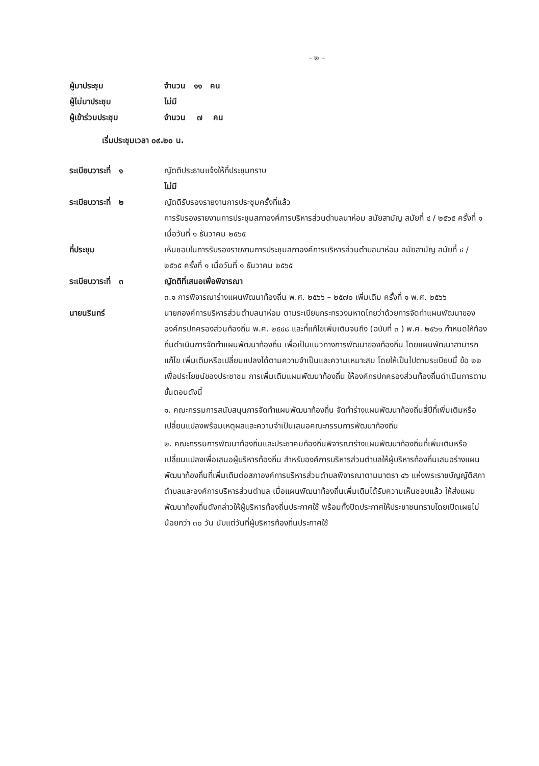- ๒ -
ผู้มาประชุม จำนวน ๑๑ คน
ผู้ไม่มาประชุม ไม่มี
ผู้เข้าร่วมประชุม จำนวน ๗ คน
เริ่มประชุมเวลา ๐๙.๒๐ น.
ระเบียบวาระที่ ๑ ญัตติประธานแจ้งให้ที่ประชุมทราบ
ไม่มี
ระเบียบวาระที่ ๒ ญัตติรับรองรายงานการประชุมครั้งที่แล้ว
การรับรองรายงานการประชุมสภาองค์การบริหารส่วนตำบลนาห่อม สมัยสามัญ สมัยที่ ๔ / ๒๕๖๕ ครั้งที่ ๑ เมื่อวันที่ ๑ ธันวาคม ๒๕๖๕
ที่ประชุม เห็นชอบในการรับรองรายงานการประชุมสภาองค์การบริหารส่วนตำบลนาห่อม สมัยสามัญ สมัยที่ ๔ / ๒๕๖๕ ครั้งที่ ๑ เมื่อวันที่ ๑ ธันวาคม ๒๕๖๕
ระเบียบวาระที่ ๓ ญัตติที่เสนอเพื่อพิจารณา
๓.๑ การพิจารณาร่างแผนพัฒนาท้องถิ่น พ.ศ. ๒๕๖๖ – ๒๕๗๐ เพิ่มเติม ครั้งที่ ๑ พ.ศ. ๒๕๖๖
นายนรินทร์ นายกองค์การบริหารส่วนตำบลนาห่อม ตามระเบียบกระทรวงมหาดไทยว่าด้วยการจัดทำแผนพัฒนาขององค์กรปกครองส่วนท้องถิ่น พ.ศ. ๒๕๔๘ และที่แก้ไขเพิ่มเติมจนถึง (ฉบับที่ ๓ ) พ.ศ. ๒๕๖๑ กำหนดให้ท้องถิ่นดำเนินการจัดทำแผนพัฒนาท้องถิ่น เพื่อเป็นแนวทางการพัฒนาของท้องถิ่น โดยแผนพัฒนาสามารถแก้ไข เพิ่มเติมหรือเปลี่ยนแปลงได้ตามความจำเป็นและความเหมาะสม โดยให้เป็นไปตามระเบียบนี้ ข้อ ๒๒ เพื่อประโยชน์ของประชาชน การเพิ่มเติมแผนพัฒนาท้องถิ่น ให้องค์กรปกครองส่วนท้องถิ่นดำเนินการตามขั้นตอนดังนี้
๑. คณะกรรมการสนับสนุนการจัดทำแผนพัฒนาท้องถิ่น จัดทำร่างแผนพัฒนาท้องถิ่นสี่ปีที่เพิ่มเติมหรือเปลี่ยนแปลงพร้อมเหตุผลและความจำเป็นเสนอคณะกรรมการพัฒนาท้องถิ่น
๒. คณะกรรมการพัฒนาท้องถิ่นและประชาคมท้องถิ่นพิจารณาร่างแผนพัฒนาท้องถิ่นที่เพิ่มเติมหรือเปลี่ยนแปลงเพื่อเสนอผู้บริหารท้องถิ่น สำหรับองค์การบริหารส่วนตำบลให้ผู้บริหารท้องถิ่นเสนอร่างแผนพัฒนาท้องถิ่นที่เพิ่มเติมต่อสภาองค์การบริหารส่วนตำบลพิจารณาตามมาตรา ๔๖ แห่งพระราชบัญญัติสภาตำบลและองค์การบริหารส่วนตำบล เมื่อแผนพัฒนาท้องถิ่นเพิ่มเติมได้รับความเห็นชอบแล้ว ให้ส่งแผนพัฒนาท้องถิ่นดังกล่าวให้ผู้บริหารท้องถิ่นประกาศใช้ พร้อมทั้งปิดประกาศให้ประชาชนทราบโดยเปิดเผยไม่น้อยกว่า ๓๐ วัน นับแต่วันที่ผู้บริหารท้องถิ่นประกาศใช้